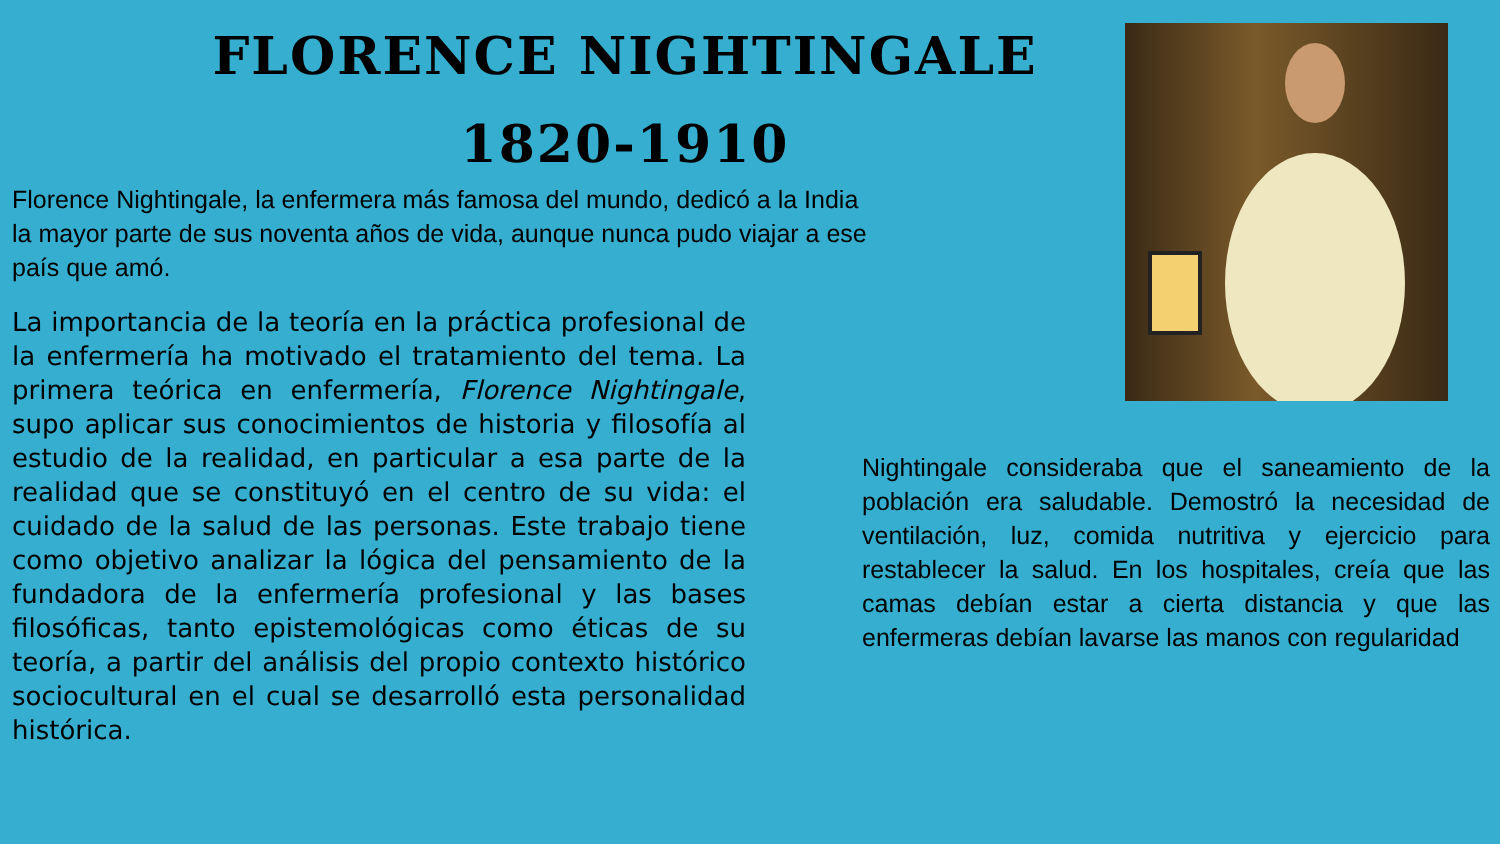FLORENCE NIGHTINGALE
1820-1910
Florence Nightingale, la enfermera más famosa del mundo, dedicó a la India la mayor parte de sus noventa años de vida, aunque nunca pudo viajar a ese país que amó.
La importancia de la teoría en la práctica profesional de la enfermería ha motivado el tratamiento del tema. La primera teórica en enfermería, Florence Nightingale, supo aplicar sus conocimientos de historia y filosofía al estudio de la realidad, en particular a esa parte de la realidad que se constituyó en el centro de su vida: el cuidado de la salud de las personas. Este trabajo tiene como objetivo analizar la lógica del pensamiento de la fundadora de la enfermería profesional y las bases filosóficas, tanto epistemológicas como éticas de su teoría, a partir del análisis del propio contexto histórico sociocultural en el cual se desarrolló esta personalidad histórica.
Nightingale consideraba que el saneamiento de la población era saludable. Demostró la necesidad de ventilación, luz, comida nutritiva y ejercicio para restablecer la salud. En los hospitales, creía que las camas debían estar a cierta distancia y que las enfermeras debían lavarse las manos con regularidad